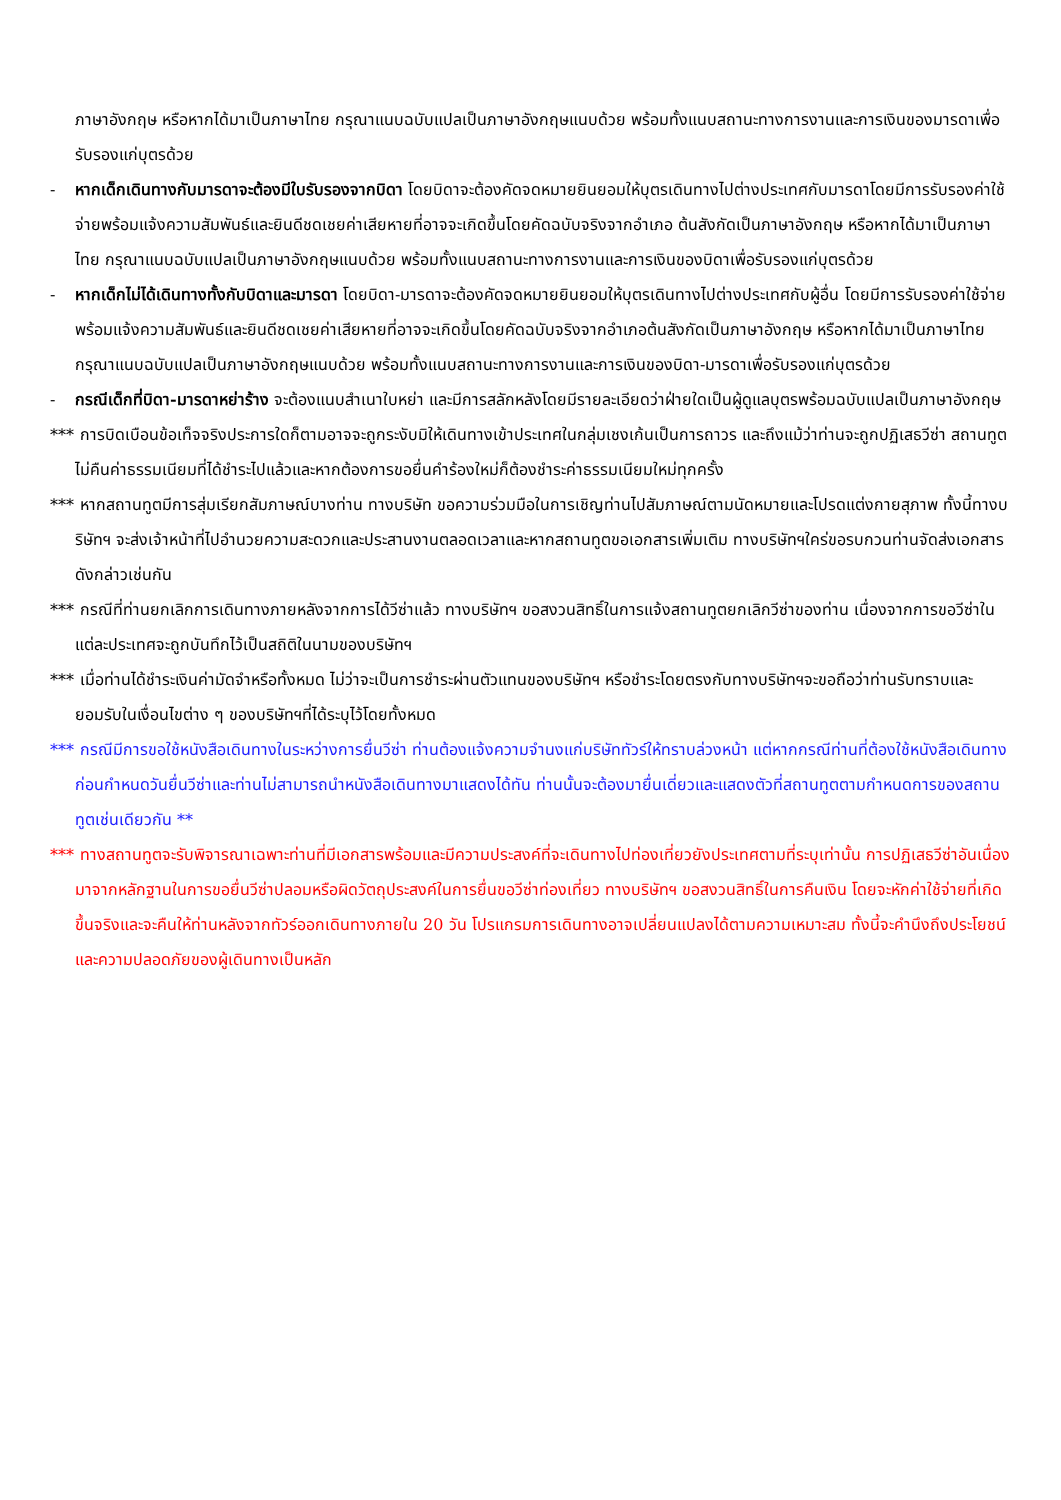ภาษาอังกฤษ หรือหากได้มาเป็นภาษาไทย กรุณาแนบฉบับแปลเป็นภาษาอังกฤษแนบด้วย พร้อมทั้งแนบสถานะทางการงานและการเงินของมารดาเพื่อรับรองแก่บุตรด้วย
- หากเด็กเดินทางกับมารดาจะต้องมีใบรับรองจากบิดา โดยบิดาจะต้องคัดจดหมายยินยอมให้บุตรเดินทางไปต่างประเทศกับมารดาโดยมีการรับรองค่าใช้จ่ายพร้อมแจ้งความสัมพันธ์และยินดีชดเชยค่าเสียหายที่อาจจะเกิดขึ้นโดยคัดฉบับจริงจากอำเภอ ต้นสังกัดเป็นภาษาอังกฤษ หรือหากได้มาเป็นภาษาไทย กรุณาแนบฉบับแปลเป็นภาษาอังกฤษแนบด้วย พร้อมทั้งแนบสถานะทางการงานและการเงินของบิดาเพื่อรับรองแก่บุตรด้วย
- หากเด็กไม่ได้เดินทางทั้งกับบิดาและมารดา โดยบิดา-มารดาจะต้องคัดจดหมายยินยอมให้บุตรเดินทางไปต่างประเทศกับผู้อื่น โดยมีการรับรองค่าใช้จ่ายพร้อมแจ้งความสัมพันธ์และยินดีชดเชยค่าเสียหายที่อาจจะเกิดขึ้นโดยคัดฉบับจริงจากอำเภอต้นสังกัดเป็นภาษาอังกฤษ หรือหากได้มาเป็นภาษาไทย กรุณาแนบฉบับแปลเป็นภาษาอังกฤษแนบด้วย พร้อมทั้งแนบสถานะทางการงานและการเงินของบิดา-มารดาเพื่อรับรองแก่บุตรด้วย
- กรณีเด็กที่บิดา-มารดาหย่าร้าง จะต้องแนบสำเนาใบหย่า และมีการสลักหลังโดยมีรายละเอียดว่าฝ่ายใดเป็นผู้ดูแลบุตรพร้อมฉบับแปลเป็นภาษาอังกฤษ
*** การบิดเบือนข้อเท็จจริงประการใดก็ตามอาจจะถูกระงับมิให้เดินทางเข้าประเทศในกลุ่มเชงเก้นเป็นการถาวร และถึงแม้ว่าท่านจะถูกปฏิเสธวีซ่า สถานทูตไม่คืนค่าธรรมเนียมที่ได้ชำระไปแล้วและหากต้องการขอยื่นคำร้องใหม่ก็ต้องชำระค่าธรรมเนียมใหม่ทุกครั้ง
*** หากสถานทูตมีการสุ่มเรียกสัมภาษณ์บางท่าน ทางบริษัท ขอความร่วมมือในการเชิญท่านไปสัมภาษณ์ตามนัดหมายและโปรดแต่งกายสุภาพ ทั้งนี้ทางบริษัทฯ จะส่งเจ้าหน้าที่ไปอำนวยความสะดวกและประสานงานตลอดเวลาและหากสถานทูตขอเอกสารเพิ่มเติม ทางบริษัทฯใคร่ขอรบกวนท่านจัดส่งเอกสารดังกล่าวเช่นกัน
*** กรณีที่ท่านยกเลิกการเดินทางภายหลังจากการได้วีซ่าแล้ว ทางบริษัทฯ ขอสงวนสิทธิ์ในการแจ้งสถานทูตยกเลิกวีซ่าของท่าน เนื่องจากการขอวีซ่าในแต่ละประเทศจะถูกบันทึกไว้เป็นสถิติในนามของบริษัทฯ
*** เมื่อท่านได้ชำระเงินค่ามัดจำหรือทั้งหมด ไม่ว่าจะเป็นการชำระผ่านตัวแทนของบริษัทฯ หรือชำระโดยตรงกับทางบริษัทฯจะขอถือว่าท่านรับทราบและยอมรับในเงื่อนไขต่าง ๆ ของบริษัทฯที่ได้ระบุไว้โดยทั้งหมด
*** กรณีมีการขอใช้หนังสือเดินทางในระหว่างการยื่นวีซ่า ท่านต้องแจ้งความจำนงแก่บริษัททัวร์ให้ทราบล่วงหน้า แต่หากกรณีท่านที่ต้องใช้หนังสือเดินทางก่อนกำหนดวันยื่นวีซ่าและท่านไม่สามารถนำหนังสือเดินทางมาแสดงได้ทัน ท่านนั้นจะต้องมายื่นเดี่ยวและแสดงตัวที่สถานทูตตามกำหนดการของสถานทูตเช่นเดียวกัน **
*** ทางสถานทูตจะรับพิจารณาเฉพาะท่านที่มีเอกสารพร้อมและมีความประสงค์ที่จะเดินทางไปท่องเที่ยวยังประเทศตามที่ระบุเท่านั้น การปฏิเสธวีซ่าอันเนื่องมาจากหลักฐานในการขอยื่นวีซ่าปลอมหรือผิดวัตถุประสงค์ในการยื่นขอวีซ่าท่องเที่ยว ทางบริษัทฯ ขอสงวนสิทธิ์ในการคืนเงิน โดยจะหักค่าใช้จ่ายที่เกิดขึ้นจริงและจะคืนให้ท่านหลังจากทัวร์ออกเดินทางภายใน 20 วัน โปรแกรมการเดินทางอาจเปลี่ยนแปลงได้ตามความเหมาะสม ทั้งนี้จะคำนึงถึงประโยชน์และความปลอดภัยของผู้เดินทางเป็นหลัก